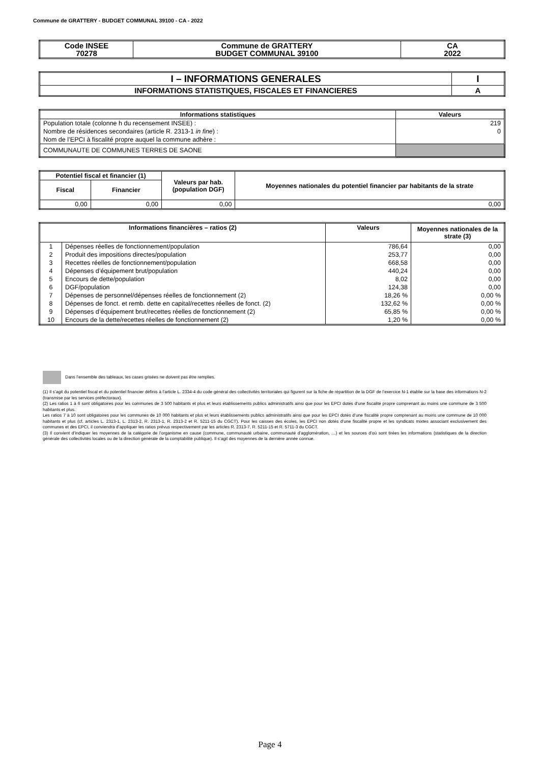Commune de GRATTERY - BUDGET COMMUNAL 39100 - CA - 2022
| Code INSEE 70278 | Commune de GRATTERY BUDGET COMMUNAL 39100 | CA 2022 |
| I – INFORMATIONS GENERALES | I |
| INFORMATIONS STATISTIQUES, FISCALES ET FINANCIERES | A |
| Informations statistiques | Valeurs |
| --- | --- |
| Population totale (colonne h du recensement INSEE) : | 219 |
| Nombre de résidences secondaires (article R. 2313-1 in fine ) : | 0 |
| Nom de l’EPCI à fiscalité propre auquel la commune adhère : | |
| COMMUNAUTE DE COMMUNES TERRES DE SAONE | |
| Potentiel fiscal et financier (1) | | Valeurs par hab. (population DGF) | Moyennes nationales du potentiel financier par habitants de la strate |
| --- | --- | --- | --- |
| Fiscal | Financier | | |
| 0,00 | 0,00 | 0,00 | 0,00 |
| Informations financières – ratios (2) | | Valeurs | Moyennes nationales de la strate (3) |
| --- | --- | --- | --- |
| 1 | Dépenses réelles de fonctionnement/population | 786,64 | 0,00 |
| 2 | Produit des impositions directes/population | 253,77 | 0,00 |
| 3 | Recettes réelles de fonctionnement/population | 668,58 | 0,00 |
| 4 | Dépenses d’équipement brut/population | 440,24 | 0,00 |
| 5 | Encours de dette/population | 8,02 | 0,00 |
| 6 | DGF/population | 124,38 | 0,00 |
| 7 | Dépenses de personnel/dépenses réelles de fonctionnement (2) | 18,26 % | 0,00 % |
| 8 | Dépenses de fonct. et remb. dette en capital/recettes réelles de fonct. (2) | 132,62 % | 0,00 % |
| 9 | Dépenses d’équipement brut/recettes réelles de fonctionnement (2) | 65,85 % | 0,00 % |
| 10 | Encours de la dette/recettes réelles de fonctionnement (2) | 1,20 % | 0,00 % |
Dans l’ensemble des tableaux, les cases grisées ne doivent pas être remplies.
(1) Il s’agit du potentiel fiscal et du potentiel financier définis à l’article L. 2334-4 du code général des collectivités territoriales qui figurent sur la fiche de répartition de la DGF de l’exercice N-1 établie sur la base des informations N-2 (transmise par les services préfectoraux).
(2) Les ratios 1 à 6 sont obligatoires pour les communes de 3 500 habitants et plus et leurs établissements publics administratifs ainsi que pour les EPCI dotés d’une fiscalité propre comprenant au moins une commune de 3 500 habitants et plus.
Les ratios 7 à 10 sont obligatoires pour les communes de 10 000 habitants et plus et leurs établissements publics administratifs ainsi que pour les EPCI dotés d’une fiscalité propre comprenant au moins une commune de 10 000 habitants et plus (cf. articles L. 2313-1, L. 2313-2, R. 2313-1, R. 2313-2 et R. 5211-15 du CGCT). Pour les caisses des écoles, les EPCI non dotés d’une fiscalité propre et les syndicats mixtes associant exclusivement des communes et des EPCI, il conviendra d’appliquer les ratios prévus respectivement par les articles R. 2313-7, R. 5211-15 et R. 5711-3 du CGCT.
(3) Il convient d’indiquer les moyennes de la catégorie de l’organisme en cause (commune, communauté urbaine, communauté d’agglomération, …) et les sources d’où sont tirées les informations (statistiques de la direction générale des collectivités locales ou de la direction générale de la comptabilité publique). Il s’agit des moyennes de la dernière année connue.
Page 4